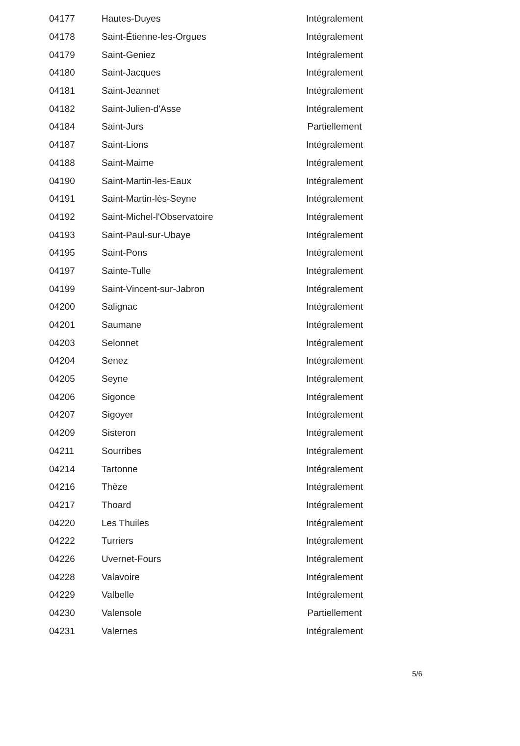| 04177 | Hautes-Duyes | Intégralement |
| 04178 | Saint-Étienne-les-Orgues | Intégralement |
| 04179 | Saint-Geniez | Intégralement |
| 04180 | Saint-Jacques | Intégralement |
| 04181 | Saint-Jeannet | Intégralement |
| 04182 | Saint-Julien-d'Asse | Intégralement |
| 04184 | Saint-Jurs | Partiellement |
| 04187 | Saint-Lions | Intégralement |
| 04188 | Saint-Maime | Intégralement |
| 04190 | Saint-Martin-les-Eaux | Intégralement |
| 04191 | Saint-Martin-lès-Seyne | Intégralement |
| 04192 | Saint-Michel-l'Observatoire | Intégralement |
| 04193 | Saint-Paul-sur-Ubaye | Intégralement |
| 04195 | Saint-Pons | Intégralement |
| 04197 | Sainte-Tulle | Intégralement |
| 04199 | Saint-Vincent-sur-Jabron | Intégralement |
| 04200 | Salignac | Intégralement |
| 04201 | Saumane | Intégralement |
| 04203 | Selonnet | Intégralement |
| 04204 | Senez | Intégralement |
| 04205 | Seyne | Intégralement |
| 04206 | Sigonce | Intégralement |
| 04207 | Sigoyer | Intégralement |
| 04209 | Sisteron | Intégralement |
| 04211 | Sourribes | Intégralement |
| 04214 | Tartonne | Intégralement |
| 04216 | Thèze | Intégralement |
| 04217 | Thoard | Intégralement |
| 04220 | Les Thuiles | Intégralement |
| 04222 | Turriers | Intégralement |
| 04226 | Uvernet-Fours | Intégralement |
| 04228 | Valavoire | Intégralement |
| 04229 | Valbelle | Intégralement |
| 04230 | Valensole | Partiellement |
| 04231 | Valernes | Intégralement |
5/6